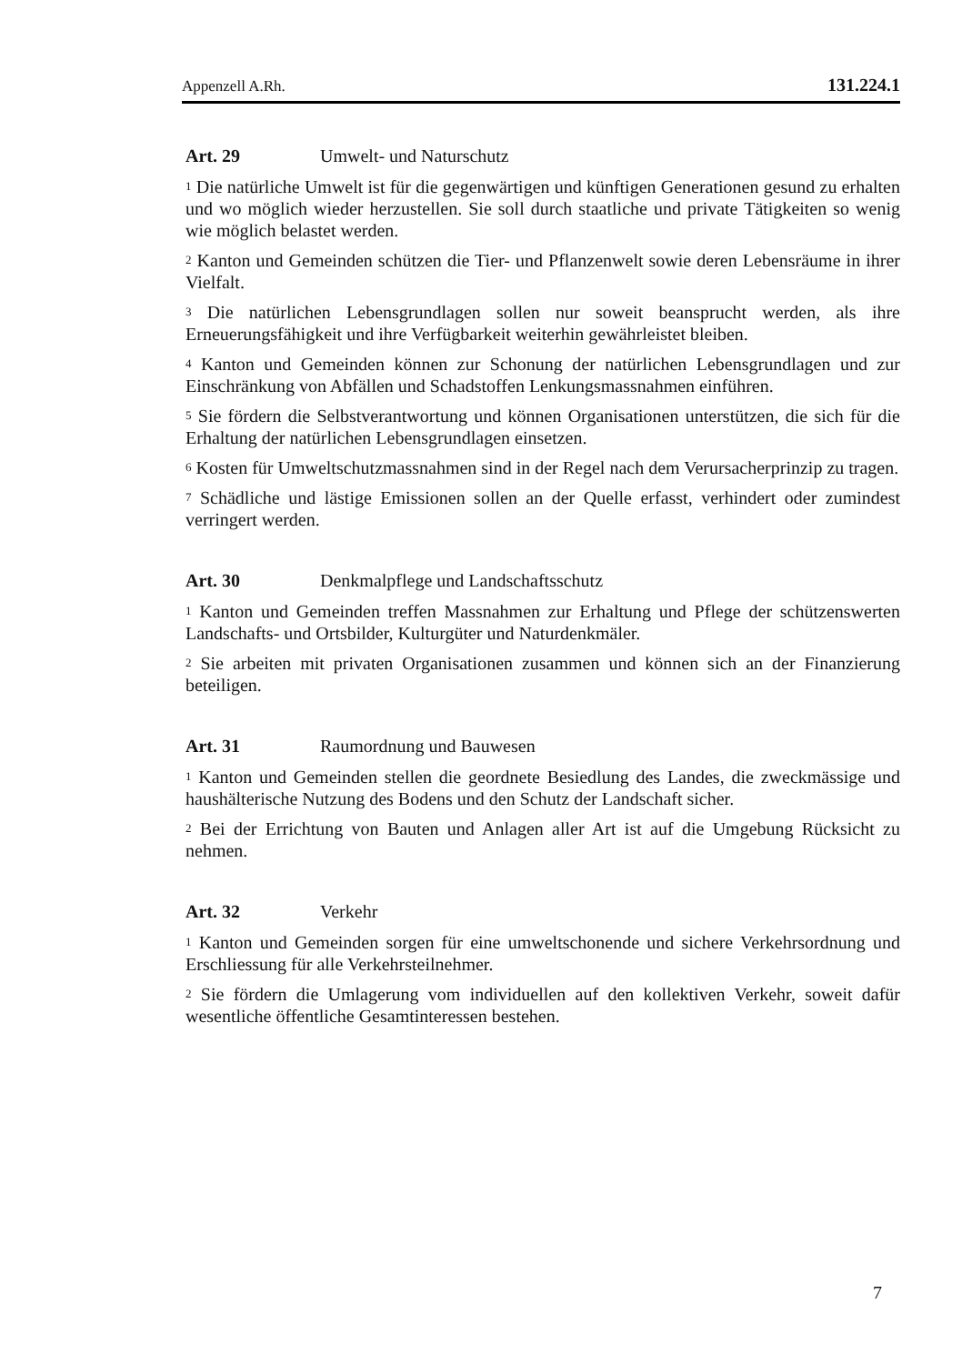Appenzell A.Rh. 131.224.1
Art. 29 Umwelt- und Naturschutz
<sup>1</sup> Die natürliche Umwelt ist für die gegenwärtigen und künftigen Generationen gesund zu erhalten und wo möglich wieder herzustellen. Sie soll durch staatliche und private Tätigkeiten so wenig wie möglich belastet werden.
<sup>2</sup> Kanton und Gemeinden schützen die Tier- und Pflanzenwelt sowie deren Lebensräume in ihrer Vielfalt.
<sup>3</sup> Die natürlichen Lebensgrundlagen sollen nur soweit beansprucht werden, als ihre Erneuerungsfähigkeit und ihre Verfügbarkeit weiterhin gewährleistet bleiben.
<sup>4</sup> Kanton und Gemeinden können zur Schonung der natürlichen Lebensgrundlagen und zur Einschränkung von Abfällen und Schadstoffen Lenkungsmassnahmen einführen.
<sup>5</sup> Sie fördern die Selbstverantwortung und können Organisationen unterstützen, die sich für die Erhaltung der natürlichen Lebensgrundlagen einsetzen.
<sup>6</sup> Kosten für Umweltschutzmassnahmen sind in der Regel nach dem Verursacherprinzip zu tragen.
<sup>7</sup> Schädliche und lästige Emissionen sollen an der Quelle erfasst, verhindert oder zumindest verringert werden.
Art. 30 Denkmalpflege und Landschaftsschutz
<sup>1</sup> Kanton und Gemeinden treffen Massnahmen zur Erhaltung und Pflege der schützenswerten Landschafts- und Ortsbilder, Kulturgüter und Naturdenkmäler.
<sup>2</sup> Sie arbeiten mit privaten Organisationen zusammen und können sich an der Finanzierung beteiligen.
Art. 31 Raumordnung und Bauwesen
<sup>1</sup> Kanton und Gemeinden stellen die geordnete Besiedlung des Landes, die zweckmässige und haushälterische Nutzung des Bodens und den Schutz der Landschaft sicher.
<sup>2</sup> Bei der Errichtung von Bauten und Anlagen aller Art ist auf die Umgebung Rücksicht zu nehmen.
Art. 32 Verkehr
<sup>1</sup> Kanton und Gemeinden sorgen für eine umweltschonende und sichere Verkehrsordnung und Erschliessung für alle Verkehrsteilnehmer.
<sup>2</sup> Sie fördern die Umlagerung vom individuellen auf den kollektiven Verkehr, soweit dafür wesentliche öffentliche Gesamtinteressen bestehen.
7